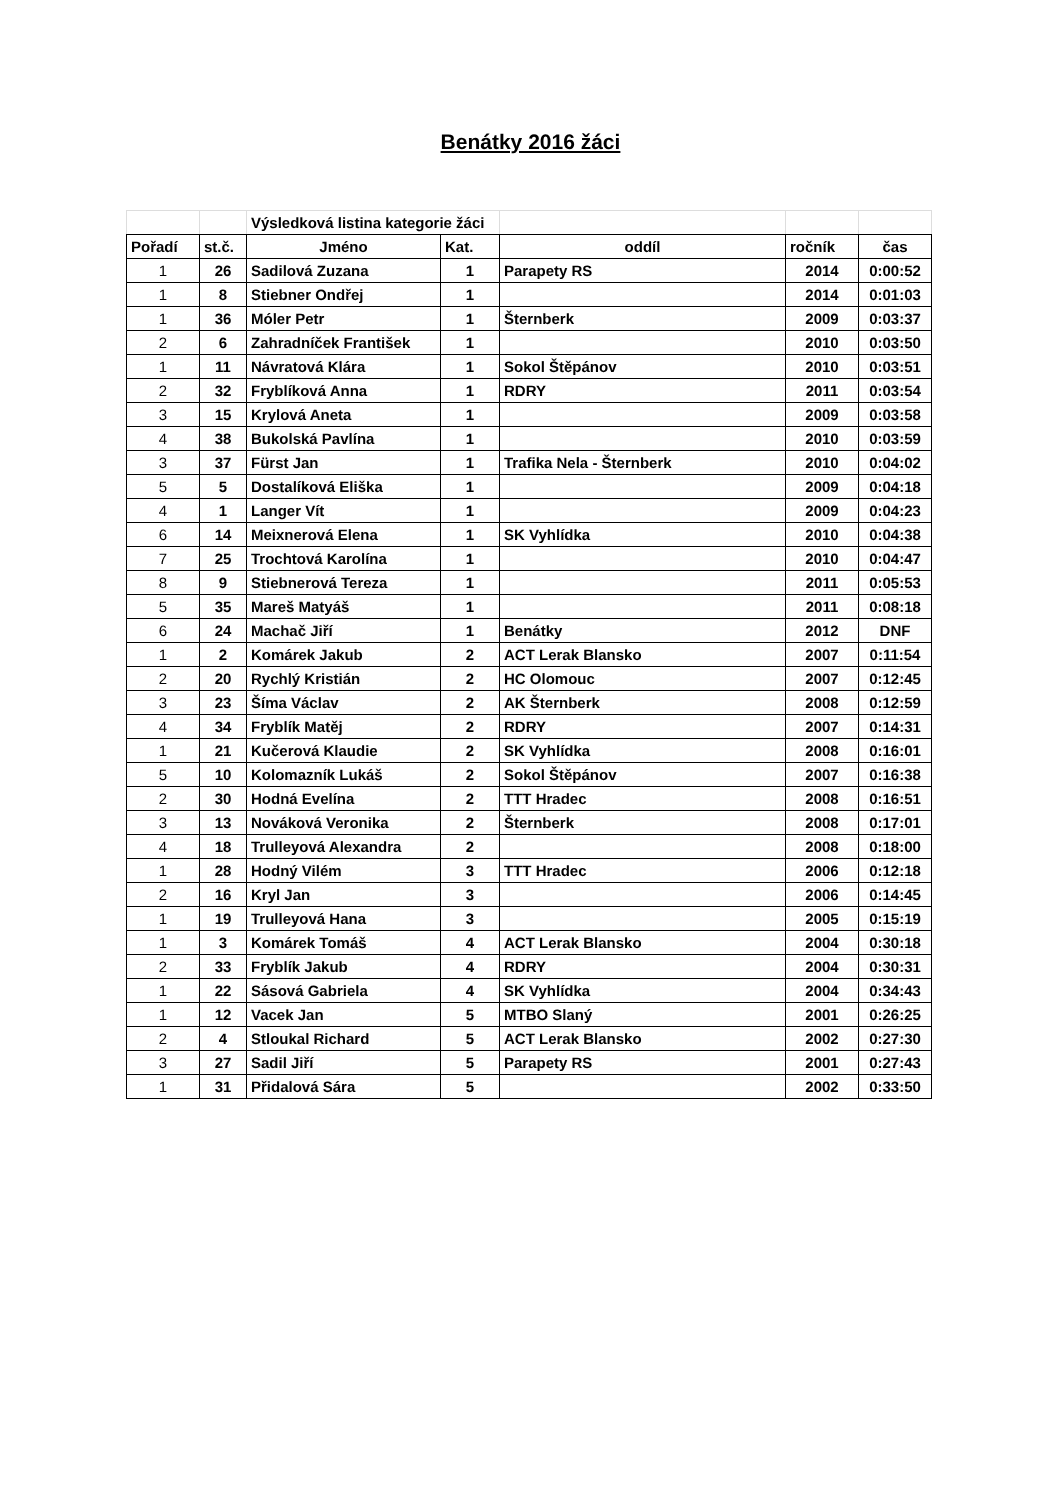Benátky 2016 žáci
| | | Výsledková listina kategorie žáci | | | | | |
| Pořadí | st.č. | Jméno | Kat. | oddíl | | ročník | čas |
| 1 | 26 | Sadilová Zuzana | 1 | Parapety RS | | 2014 | 0:00:52 |
| 1 | 8 | Stiebner Ondřej | 1 | | | 2014 | 0:01:03 |
| 1 | 36 | Móler Petr | 1 | Šternberk | | 2009 | 0:03:37 |
| 2 | 6 | Zahradníček František | 1 | | | 2010 | 0:03:50 |
| 1 | 11 | Návratová Klára | 1 | Sokol Štěpánov | | 2010 | 0:03:51 |
| 2 | 32 | Fryblíková Anna | 1 | RDRY | | 2011 | 0:03:54 |
| 3 | 15 | Krylová Aneta | 1 | | | 2009 | 0:03:58 |
| 4 | 38 | Bukolská Pavlína | 1 | | | 2010 | 0:03:59 |
| 3 | 37 | Fürst Jan | 1 | Trafika Nela - Šternberk | | 2010 | 0:04:02 |
| 5 | 5 | Dostalíková Eliška | 1 | | | 2009 | 0:04:18 |
| 4 | 1 | Langer Vít | 1 | | | 2009 | 0:04:23 |
| 6 | 14 | Meixnerová Elena | 1 | SK Vyhlídka | | 2010 | 0:04:38 |
| 7 | 25 | Trochtová Karolína | 1 | | | 2010 | 0:04:47 |
| 8 | 9 | Stiebnerová Tereza | 1 | | | 2011 | 0:05:53 |
| 5 | 35 | Mareš Matyáš | 1 | | | 2011 | 0:08:18 |
| 6 | 24 | Machač Jiří | 1 | Benátky | | 2012 | DNF |
| 1 | 2 | Komárek Jakub | 2 | ACT Lerak Blansko | | 2007 | 0:11:54 |
| 2 | 20 | Rychlý Kristián | 2 | HC Olomouc | | 2007 | 0:12:45 |
| 3 | 23 | Šíma Václav | 2 | AK Šternberk | | 2008 | 0:12:59 |
| 4 | 34 | Fryblík Matěj | 2 | RDRY | | 2007 | 0:14:31 |
| 1 | 21 | Kučerová Klaudie | 2 | SK Vyhlídka | | 2008 | 0:16:01 |
| 5 | 10 | Kolomazník Lukáš | 2 | Sokol Štěpánov | | 2007 | 0:16:38 |
| 2 | 30 | Hodná Evelína | 2 | TTT Hradec | | 2008 | 0:16:51 |
| 3 | 13 | Nováková Veronika | 2 | Šternberk | | 2008 | 0:17:01 |
| 4 | 18 | Trulleyová Alexandra | 2 | | | 2008 | 0:18:00 |
| 1 | 28 | Hodný Vilém | 3 | TTT Hradec | | 2006 | 0:12:18 |
| 2 | 16 | Kryl Jan | 3 | | | 2006 | 0:14:45 |
| 1 | 19 | Trulleyová Hana | 3 | | | 2005 | 0:15:19 |
| 1 | 3 | Komárek Tomáš | 4 | ACT Lerak Blansko | | 2004 | 0:30:18 |
| 2 | 33 | Fryblík Jakub | 4 | RDRY | | 2004 | 0:30:31 |
| 1 | 22 | Sásová Gabriela | 4 | SK Vyhlídka | | 2004 | 0:34:43 |
| 1 | 12 | Vacek Jan | 5 | MTBO Slaný | | 2001 | 0:26:25 |
| 2 | 4 | Stloukal Richard | 5 | ACT Lerak Blansko | | 2002 | 0:27:30 |
| 3 | 27 | Sadil Jiří | 5 | Parapety RS | | 2001 | 0:27:43 |
| 1 | 31 | Přidalová Sára | 5 | | | 2002 | 0:33:50 |